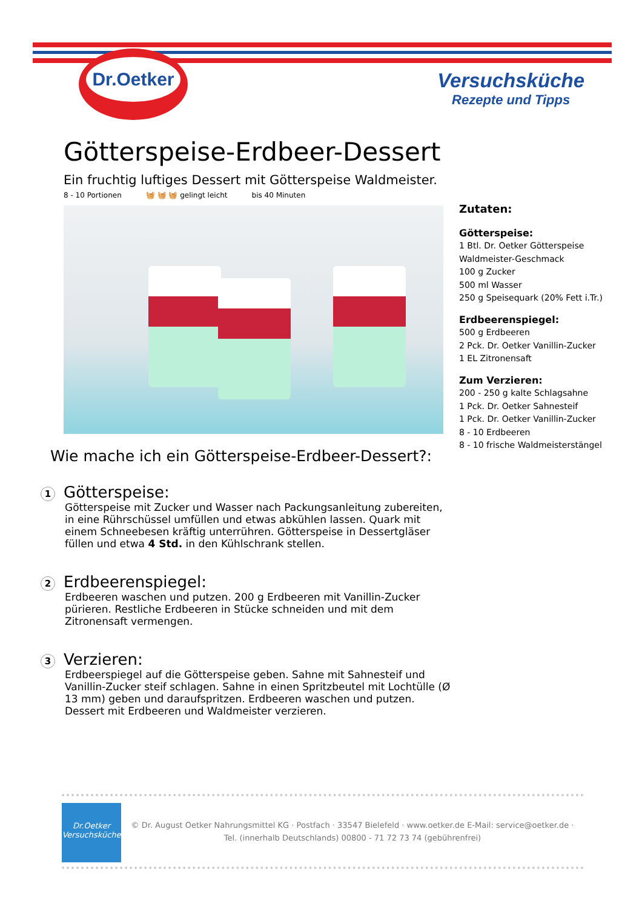Dr.Oetker
Versuchsküche
Rezepte und Tipps
Götterspeise-Erdbeer-Dessert
Ein fruchtig luftiges Dessert mit Götterspeise Waldmeister.
8 - 10 Portionen 🧺 🧺 🧺 gelingt leicht bis 40 Minuten
Wie mache ich ein Götterspeise-Erdbeer-Dessert?:
1
Götterspeise:
Götterspeise mit Zucker und Wasser nach Packungsanleitung zubereiten, in eine Rührschüssel umfüllen und etwas abkühlen lassen. Quark mit einem Schneebesen kräftig unterrühren. Götterspeise in Dessertgläser füllen und etwa 4 Std. in den Kühlschrank stellen.
2
Erdbeerenspiegel:
Erdbeeren waschen und putzen. 200 g Erdbeeren mit Vanillin-Zucker pürieren. Restliche Erdbeeren in Stücke schneiden und mit dem Zitronensaft vermengen.
3
Verzieren:
Erdbeerspiegel auf die Götterspeise geben. Sahne mit Sahnesteif und Vanillin-Zucker steif schlagen. Sahne in einen Spritzbeutel mit Lochtülle (Ø 13 mm) geben und daraufspritzen. Erdbeeren waschen und putzen. Dessert mit Erdbeeren und Waldmeister verzieren.
Zutaten:
Götterspeise:
1 Btl. Dr. Oetker Götterspeise Waldmeister-Geschmack
100 g Zucker
500 ml Wasser
250 g Speisequark (20% Fett i.Tr.)
Erdbeerenspiegel:
500 g Erdbeeren
2 Pck. Dr. Oetker Vanillin-Zucker
1 EL Zitronensaft
Zum Verzieren:
200 - 250 g kalte Schlagsahne
1 Pck. Dr. Oetker Sahnesteif
1 Pck. Dr. Oetker Vanillin-Zucker
8 - 10 Erdbeeren
8 - 10 frische Waldmeisterstängel
Dr.Oetker
Versuchsküche
© Dr. August Oetker Nahrungsmittel KG · Postfach · 33547 Bielefeld · www.oetker.de E-Mail: service@oetker.de ·
Tel. (innerhalb Deutschlands) 00800 - 71 72 73 74 (gebührenfrei)